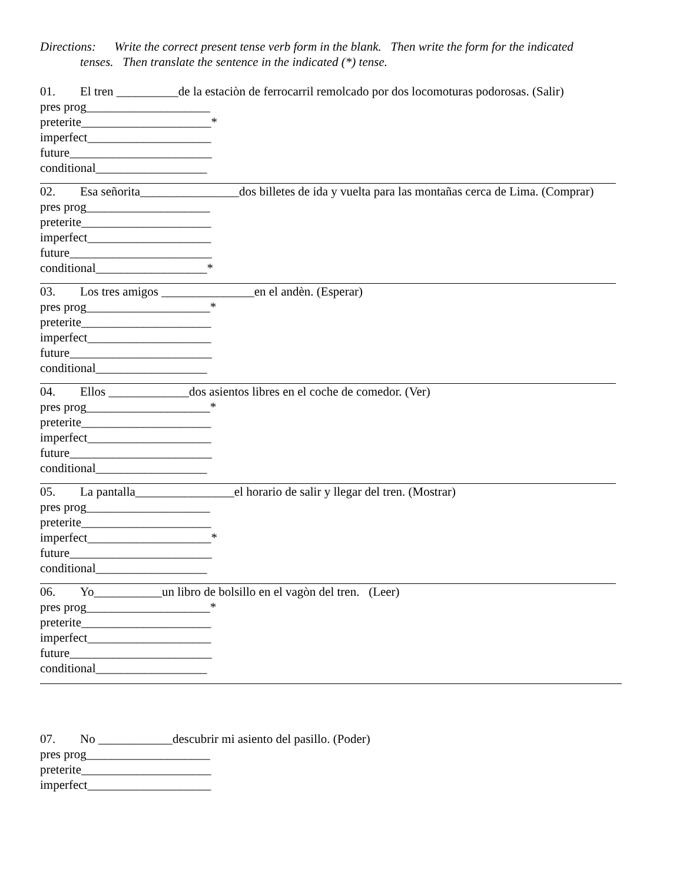Directions: Write the correct present tense verb form in the blank. Then write the form for the indicated
tenses. Then translate the sentence in the indicated (*) tense.
01. El tren __________de la estaciòn de ferrocarril remolcado por dos locomoturas podorosas. (Salir)
pres prog____________________
preterite_____________________*
imperfect____________________
future_______________________
conditional__________________
02. Esa señorita________________dos billetes de ida y vuelta para las montañas cerca de Lima. (Comprar)
pres prog____________________
preterite_____________________
imperfect____________________
future_______________________
conditional__________________*
03. Los tres amigos _______________en el andèn. (Esperar)
pres prog____________________*
preterite_____________________
imperfect____________________
future_______________________
conditional__________________
04. Ellos _____________dos asientos libres en el coche de comedor. (Ver)
pres prog____________________*
preterite_____________________
imperfect____________________
future_______________________
conditional__________________
05. La pantalla________________el horario de salir y llegar del tren. (Mostrar)
pres prog____________________
preterite_____________________
imperfect____________________*
future_______________________
conditional__________________
06. Yo___________un libro de bolsillo en el vagòn del tren. (Leer)
pres prog____________________*
preterite_____________________
imperfect____________________
future_______________________
conditional__________________
07. No ____________descubrir mi asiento del pasillo. (Poder)
pres prog____________________
preterite_____________________
imperfect____________________